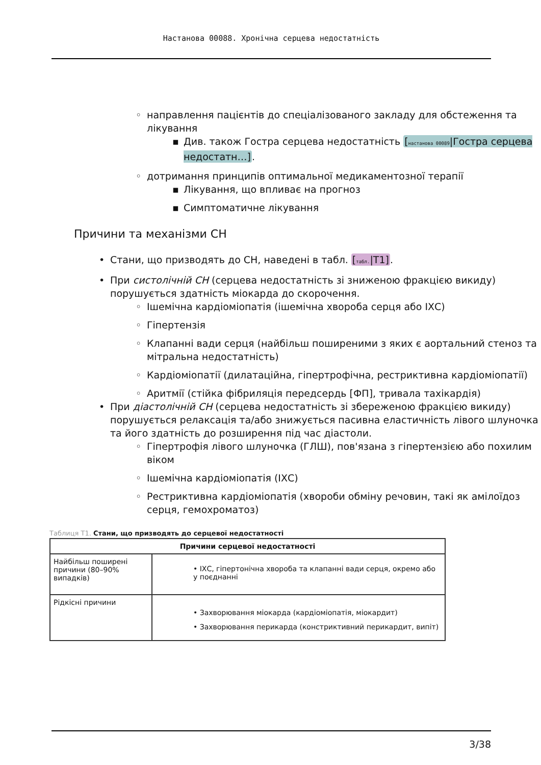Настанова 00088. Хронічна серцева недостатність
◦ направлення пацієнтів до спеціалізованого закладу для обстеження та лікування
▪ Див. також Гостра серцева недостатність [настанова 00089|Гостра серцева недостатн…].
◦ дотримання принципів оптимальної медикаментозної терапії
▪ Лікування, що впливає на прогноз
▪ Симптоматичне лікування
Причини та механізми СН
• Стани, що призводять до СН, наведені в табл. [табл.|T1].
• При систолічній СН (серцева недостатність зі зниженою фракцією викиду) порушується здатність міокарда до скорочення.
◦ Ішемічна кардіоміопатія (ішемічна хвороба серця або ІХС)
◦ Гіпертензія
◦ Клапанні вади серця (найбільш поширеними з яких є аортальний стеноз та мітральна недостатність)
◦ Кардіоміопатії (дилатаційна, гіпертрофічна, рестриктивна кардіоміопатії)
◦ Аритмії (стійка фібриляція передсердь [ФП], тривала тахікардія)
• При діастолічній СН (серцева недостатність зі збереженою фракцією викиду) порушується релаксація та/або знижується пасивна еластичність лівого шлуночка та його здатність до розширення під час діастоли.
◦ Гіпертрофія лівого шлуночка (ГЛШ), пов'язана з гіпертензією або похилим віком
◦ Ішемічна кардіоміопатія (ІХС)
◦ Рестриктивна кардіоміопатія (хвороби обміну речовин, такі як амілоїдоз серця, гемохроматоз)
Таблиця T1. Стани, що призводять до серцевої недостатності
| Причини серцевої недостатності | |
| --- | --- |
| Найбільш поширені причини (80–90% випадків) | • ІХС, гіпертонічна хвороба та клапанні вади серця, окремо або у поєднанні |
| Рідкісні причини | • Захворювання міокарда (кардіоміопатія, міокардит) • Захворювання перикарда (констриктивний перикардит, випіт) |
3/38